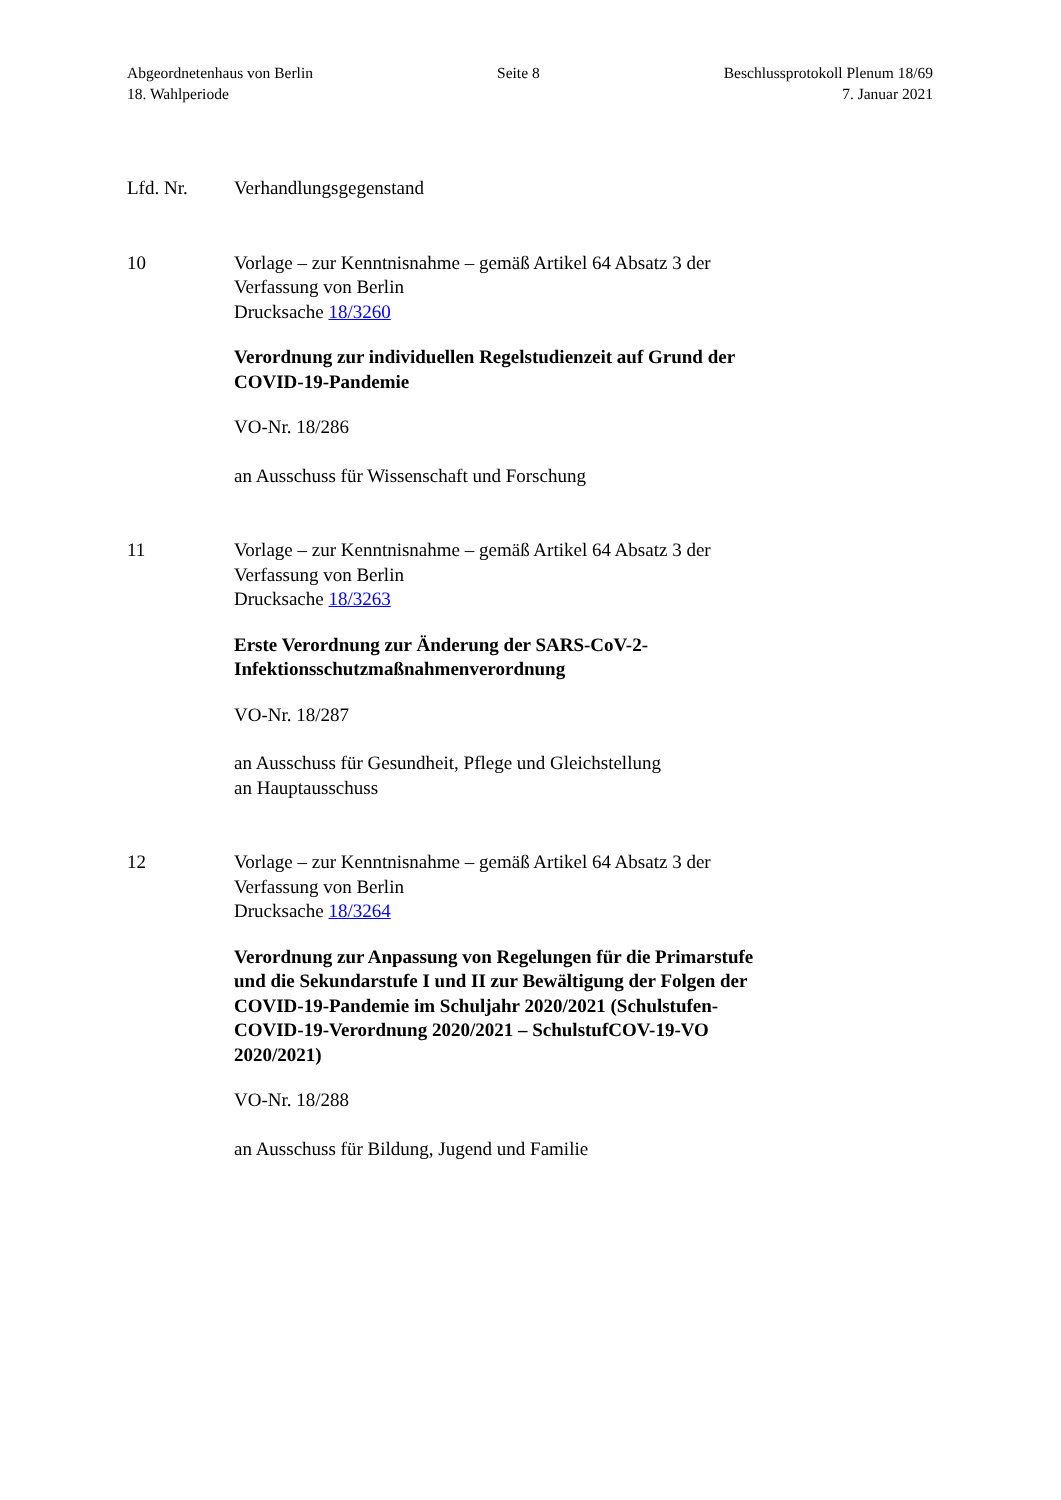Abgeordnetenhaus von Berlin
18. Wahlperiode
Seite 8 Beschlussprotokoll Plenum 18/69
7. Januar 2021
Lfd. Nr. Verhandlungsgegenstand
10 Vorlage – zur Kenntnisnahme – gemäß Artikel 64 Absatz 3 der Verfassung von Berlin
Drucksache 18/3260
Verordnung zur individuellen Regelstudienzeit auf Grund der COVID-19-Pandemie
VO-Nr. 18/286
an Ausschuss für Wissenschaft und Forschung
11 Vorlage – zur Kenntnisnahme – gemäß Artikel 64 Absatz 3 der Verfassung von Berlin
Drucksache 18/3263
Erste Verordnung zur Änderung der SARS-CoV-2-Infektionsschutzmaßnahmenverordnung
VO-Nr. 18/287
an Ausschuss für Gesundheit, Pflege und Gleichstellung
an Hauptausschuss
12 Vorlage – zur Kenntnisnahme – gemäß Artikel 64 Absatz 3 der Verfassung von Berlin
Drucksache 18/3264
Verordnung zur Anpassung von Regelungen für die Primarstufe und die Sekundarstufe I und II zur Bewältigung der Folgen der COVID-19-Pandemie im Schuljahr 2020/2021 (Schulstufen-COVID-19-Verordnung 2020/2021 – SchulstufCOV-19-VO 2020/2021)
VO-Nr. 18/288
an Ausschuss für Bildung, Jugend und Familie